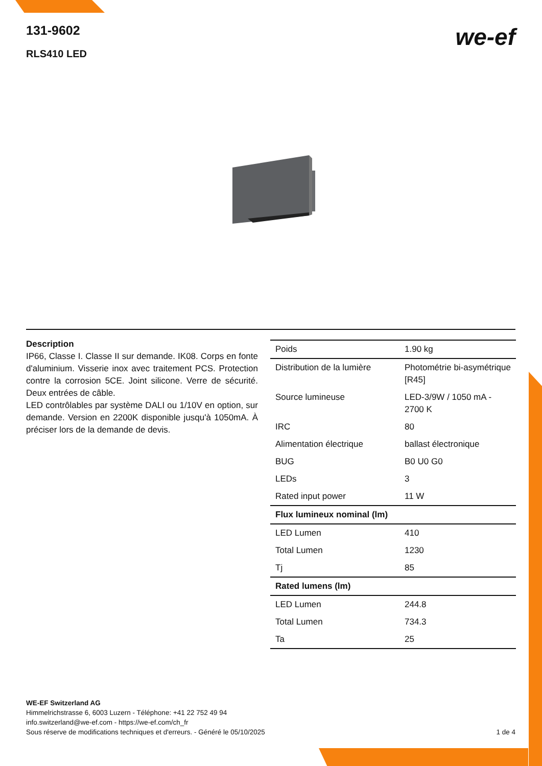131-9602
RLS410 LED
we-ef
Description
IP66, Classe I. Classe II sur demande. IK08. Corps en fonte d'aluminium. Visserie inox avec traitement PCS. Protection contre la corrosion 5CE. Joint silicone. Verre de sécurité. Deux entrées de câble.
LED contrôlables par système DALI ou 1/10V en option, sur demande. Version en 2200K disponible jusqu'à 1050mA. À préciser lors de la demande de devis.
| Poids | 1.90 kg |
| Distribution de la lumière | Photométrie bi-asymétrique [R45] |
| Source lumineuse | LED-3/9W / 1050 mA - 2700 K |
| IRC | 80 |
| Alimentation électrique | ballast électronique |
| BUG | B0 U0 G0 |
| LEDs | 3 |
| Rated input power | 11 W |
| Flux lumineux nominal (lm) | |
| LED Lumen | 410 |
| Total Lumen | 1230 |
| Tj | 85 |
| Rated lumens (lm) | |
| LED Lumen | 244.8 |
| Total Lumen | 734.3 |
| Ta | 25 |
WE-EF Switzerland AG
Himmelrichstrasse 6, 6003 Luzern - Téléphone: +41 22 752 49 94
info.switzerland@we-ef.com - https://we-ef.com/ch_fr
Sous réserve de modifications techniques et d'erreurs. - Généré le 05/10/2025 1 de 4